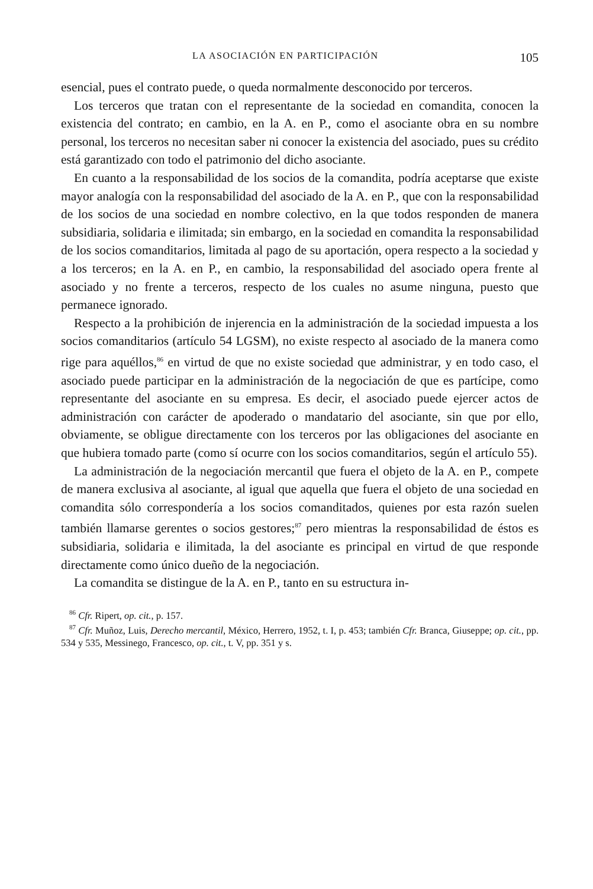LA ASOCIACIÓN EN PARTICIPACIÓN 105
esencial, pues el contrato puede, o queda normalmente desconocido por terceros.
Los terceros que tratan con el representante de la sociedad en comandita, conocen la existencia del contrato; en cambio, en la A. en P., como el asociante obra en su nombre personal, los terceros no necesitan saber ni conocer la existencia del asociado, pues su crédito está garantizado con todo el patrimonio del dicho asociante.
En cuanto a la responsabilidad de los socios de la comandita, podría aceptarse que existe mayor analogía con la responsabilidad del asociado de la A. en P., que con la responsabilidad de los socios de una sociedad en nombre colectivo, en la que todos responden de manera subsidiaria, solidaria e ilimitada; sin embargo, en la sociedad en comandita la responsabilidad de los socios comanditarios, limitada al pago de su aportación, opera respecto a la sociedad y a los terceros; en la A. en P., en cambio, la responsabilidad del asociado opera frente al asociado y no frente a terceros, respecto de los cuales no asume ninguna, puesto que permanece ignorado.
Respecto a la prohibición de injerencia en la administración de la sociedad impuesta a los socios comanditarios (artículo 54 LGSM), no existe respecto al asociado de la manera como rige para aquéllos,<sup>86</sup> en virtud de que no existe sociedad que administrar, y en todo caso, el asociado puede participar en la administración de la negociación de que es partícipe, como representante del asociante en su empresa. Es decir, el asociado puede ejercer actos de administración con carácter de apoderado o mandatario del asociante, sin que por ello, obviamente, se obligue directamente con los terceros por las obligaciones del asociante en que hubiera tomado parte (como sí ocurre con los socios comanditarios, según el artículo 55).
La administración de la negociación mercantil que fuera el objeto de la A. en P., compete de manera exclusiva al asociante, al igual que aquella que fuera el objeto de una sociedad en comandita sólo correspondería a los socios comanditados, quienes por esta razón suelen también llamarse gerentes o socios gestores;<sup>87</sup> pero mientras la responsabilidad de éstos es subsidiaria, solidaria e ilimitada, la del asociante es principal en virtud de que responde directamente como único dueño de la negociación.
La comandita se distingue de la A. en P., tanto en su estructura in-
<sup>86</sup> Cfr. Ripert, op. cit., p. 157.
<sup>87</sup> Cfr. Muñoz, Luis, Derecho mercantil, México, Herrero, 1952, t. I, p. 453; también Cfr. Branca, Giuseppe; op. cit., pp. 534 y 535, Messinego, Francesco, op. cit., t. V, pp. 351 y s.